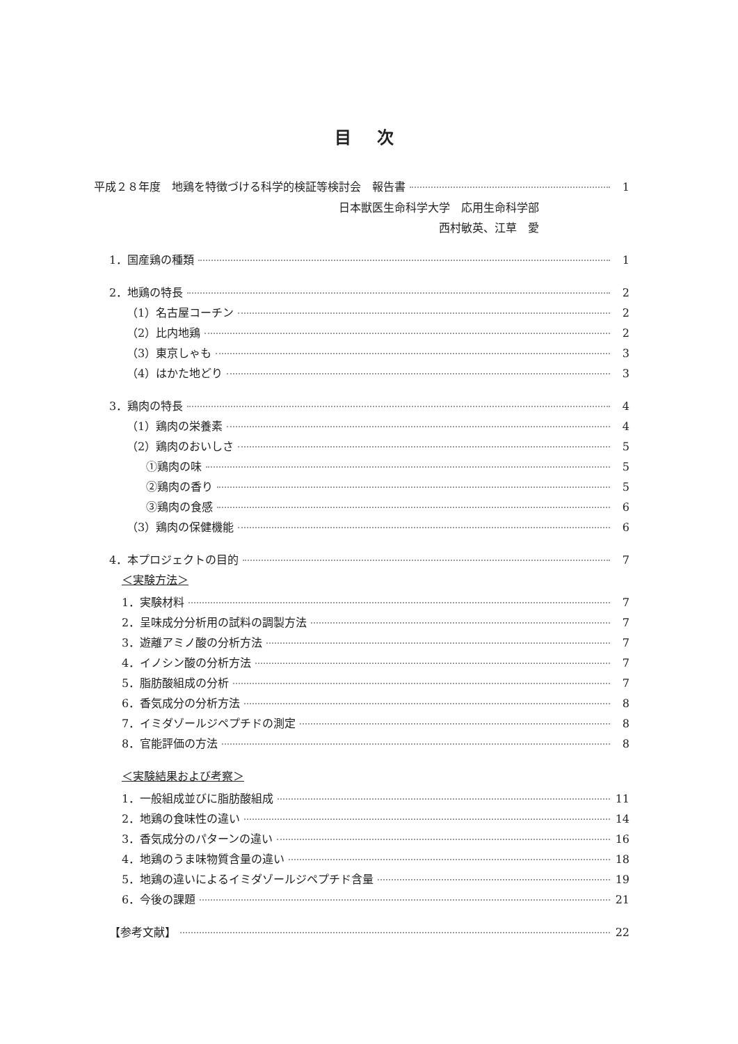目 次
平成２８年度　地鶏を特徴づける科学的検証等検討会　報告書 1
日本獣医生命科学大学　応用生命科学部
西村敏英、江草　愛
1．国産鶏の種類 1
2．地鶏の特長 2
（1）名古屋コーチン 2
（2）比内地鶏 2
（3）東京しゃも 3
（4）はかた地どり 3
3．鶏肉の特長 4
（1）鶏肉の栄養素 4
（2）鶏肉のおいしさ 5
①鶏肉の味 5
②鶏肉の香り 5
③鶏肉の食感 6
（3）鶏肉の保健機能 6
4．本プロジェクトの目的 7
＜実験方法＞
1．実験材料 7
2．呈味成分分析用の試料の調製方法 7
3．遊離アミノ酸の分析方法 7
4．イノシン酸の分析方法 7
5．脂肪酸組成の分析 7
6．香気成分の分析方法 8
7．イミダゾールジペプチドの測定 8
8．官能評価の方法 8
＜実験結果および考察＞
1．一般組成並びに脂肪酸組成 11
2．地鶏の食味性の違い 14
3．香気成分のパターンの違い 16
4．地鶏のうま味物質含量の違い 18
5．地鶏の違いによるイミダゾールジペプチド含量 19
6．今後の課題 21
【参考文献】 22